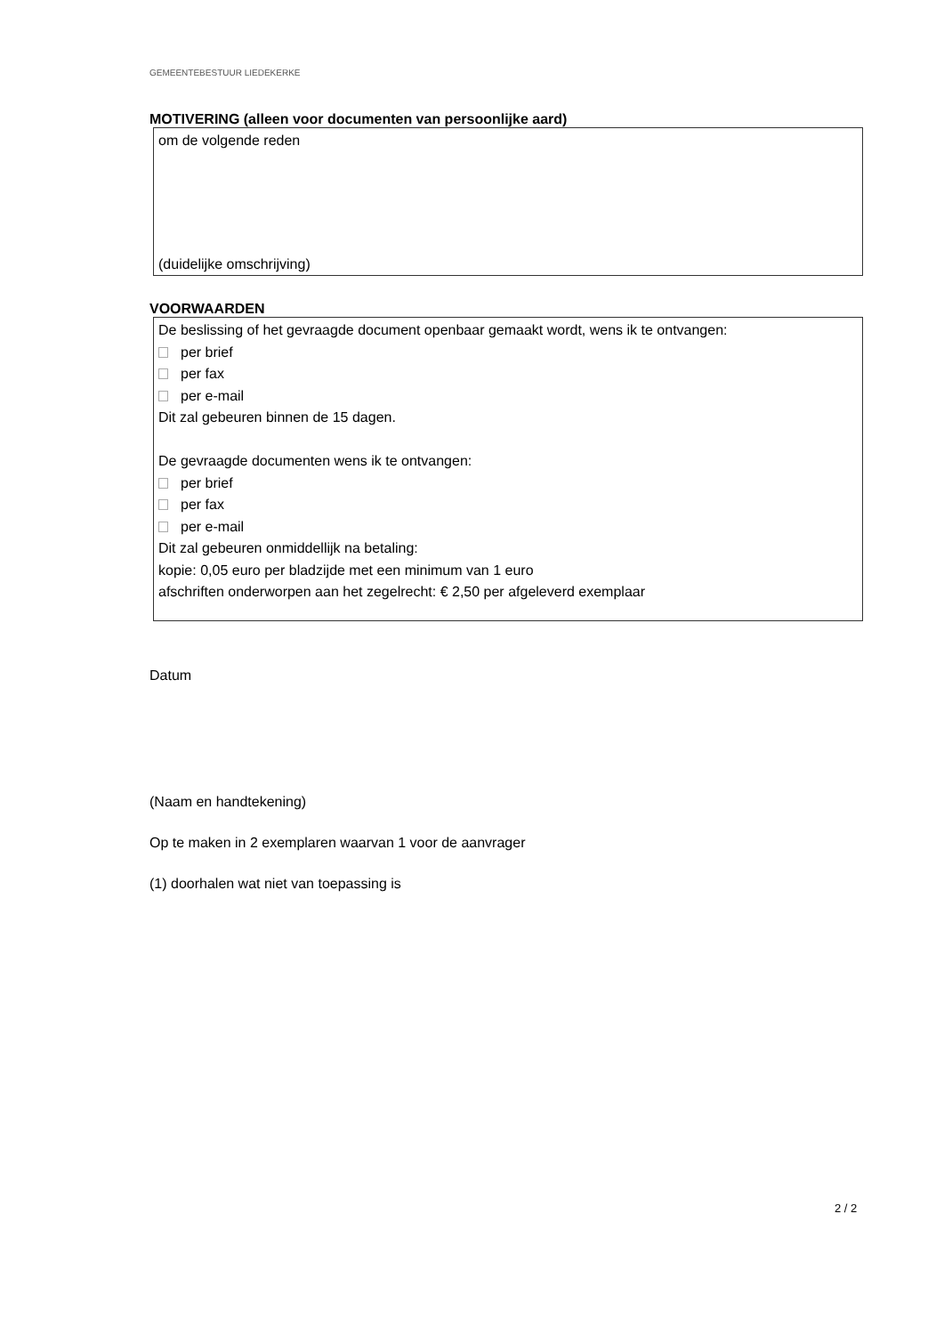GEMEENTEBESTUUR LIEDEKERKE
MOTIVERING (alleen voor documenten van persoonlijke aard)
om de volgende reden
(duidelijke omschrijving)
VOORWAARDEN
De beslissing of het gevraagde document openbaar gemaakt wordt, wens ik te ontvangen:
per brief
per fax
per e-mail
Dit zal gebeuren binnen de 15 dagen.
De gevraagde documenten wens ik te ontvangen:
per brief
per fax
per e-mail
Dit zal gebeuren onmiddellijk na betaling:
kopie: 0,05 euro per bladzijde met een minimum van 1 euro
afschriften onderworpen aan het zegelrecht: € 2,50 per afgeleverd exemplaar
Datum
(Naam en handtekening)
Op te maken in 2 exemplaren waarvan 1 voor de aanvrager
(1) doorhalen wat niet van toepassing is
2 / 2